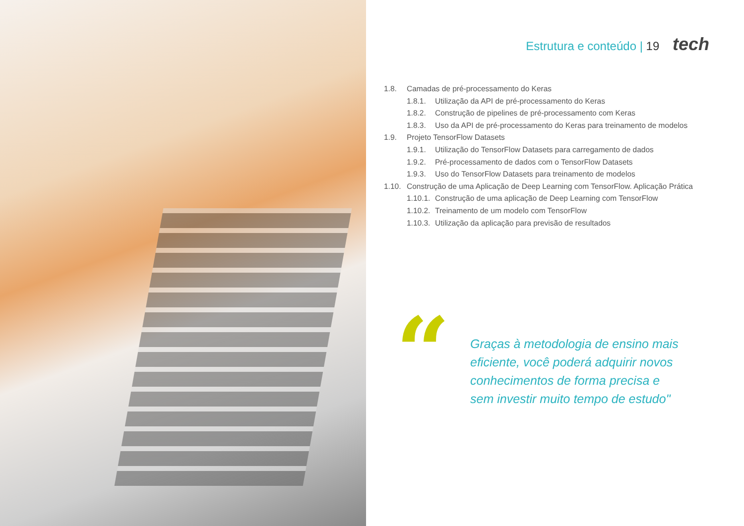Estrutura e conteúdo | 19 tech
1.8. Camadas de pré-processamento do Keras
1.8.1. Utilização da API de pré-processamento do Keras
1.8.2. Construção de pipelines de pré-processamento com Keras
1.8.3. Uso da API de pré-processamento do Keras para treinamento de modelos
1.9. Projeto TensorFlow Datasets
1.9.1. Utilização do TensorFlow Datasets para carregamento de dados
1.9.2. Pré-processamento de dados com o TensorFlow Datasets
1.9.3. Uso do TensorFlow Datasets para treinamento de modelos
1.10. Construção de uma Aplicação de Deep Learning com TensorFlow. Aplicação Prática
1.10.1. Construção de uma aplicação de Deep Learning com TensorFlow
1.10.2. Treinamento de um modelo com TensorFlow
1.10.3. Utilização da aplicação para previsão de resultados
“
Graças à metodologia de ensino mais
eficiente, você poderá adquirir novos
conhecimentos de forma precisa e
sem investir muito tempo de estudo"